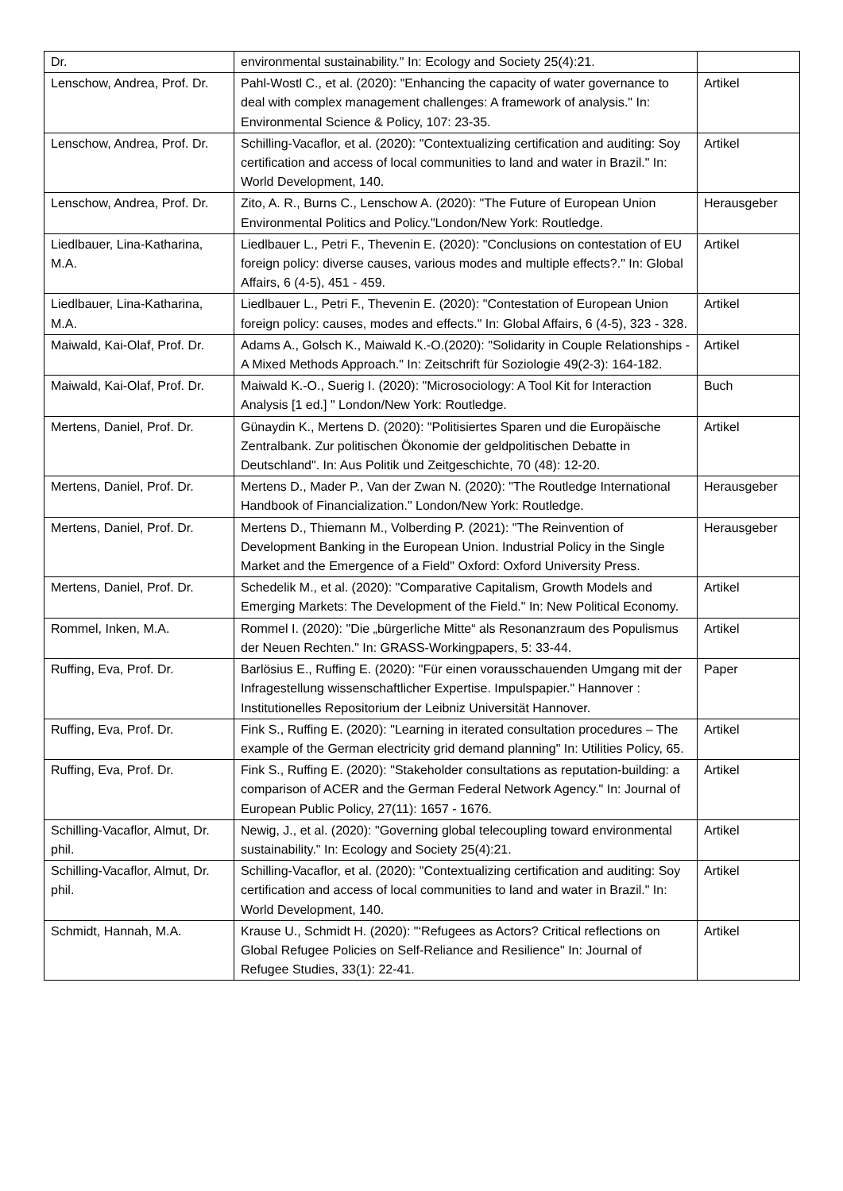| Dr. | environmental sustainability." In: Ecology and Society 25(4):21. | |
| Lenschow, Andrea, Prof. Dr. | Pahl-Wostl C., et al. (2020): "Enhancing the capacity of water governance to deal with complex management challenges: A framework of analysis." In: Environmental Science & Policy, 107: 23-35. | Artikel |
| Lenschow, Andrea, Prof. Dr. | Schilling-Vacaflor, et al. (2020): "Contextualizing certification and auditing: Soy certification and access of local communities to land and water in Brazil." In: World Development, 140. | Artikel |
| Lenschow, Andrea, Prof. Dr. | Zito, A. R., Burns C., Lenschow A. (2020): "The Future of European Union Environmental Politics and Policy."London/New York: Routledge. | Herausgeber |
| Liedlbauer, Lina-Katharina, M.A. | Liedlbauer L., Petri F., Thevenin E. (2020): "Conclusions on contestation of EU foreign policy: diverse causes, various modes and multiple effects?." In: Global Affairs, 6 (4-5), 451 - 459. | Artikel |
| Liedlbauer, Lina-Katharina, M.A. | Liedlbauer L., Petri F., Thevenin E. (2020): "Contestation of European Union foreign policy: causes, modes and effects." In: Global Affairs, 6 (4-5), 323 - 328. | Artikel |
| Maiwald, Kai-Olaf, Prof. Dr. | Adams A., Golsch K., Maiwald K.-O.(2020): "Solidarity in Couple Relationships - A Mixed Methods Approach." In: Zeitschrift für Soziologie 49(2-3): 164-182. | Artikel |
| Maiwald, Kai-Olaf, Prof. Dr. | Maiwald K.-O., Suerig I. (2020): "Microsociology: A Tool Kit for Interaction Analysis [1 ed.] " London/New York: Routledge. | Buch |
| Mertens, Daniel, Prof. Dr. | Günaydin K., Mertens D. (2020): "Politisiertes Sparen und die Europäische Zentralbank. Zur politischen Ökonomie der geldpolitischen Debatte in Deutschland". In: Aus Politik und Zeitgeschichte, 70 (48): 12-20. | Artikel |
| Mertens, Daniel, Prof. Dr. | Mertens D., Mader P., Van der Zwan N. (2020): "The Routledge International Handbook of Financialization." London/New York: Routledge. | Herausgeber |
| Mertens, Daniel, Prof. Dr. | Mertens D., Thiemann M., Volberding P. (2021): "The Reinvention of Development Banking in the European Union. Industrial Policy in the Single Market and the Emergence of a Field" Oxford: Oxford University Press. | Herausgeber |
| Mertens, Daniel, Prof. Dr. | Schedelik M., et al. (2020): "Comparative Capitalism, Growth Models and Emerging Markets: The Development of the Field." In: New Political Economy. | Artikel |
| Rommel, Inken, M.A. | Rommel I. (2020): "Die „bürgerliche Mitte“ als Resonanzraum des Populismus der Neuen Rechten." In: GRASS-Workingpapers, 5: 33-44. | Artikel |
| Ruffing, Eva, Prof. Dr. | Barlösius E., Ruffing E. (2020): "Für einen vorausschauenden Umgang mit der Infragestellung wissenschaftlicher Expertise. Impulspapier." Hannover : Institutionelles Repositorium der Leibniz Universität Hannover. | Paper |
| Ruffing, Eva, Prof. Dr. | Fink S., Ruffing E. (2020): "Learning in iterated consultation procedures – The example of the German electricity grid demand planning" In: Utilities Policy, 65. | Artikel |
| Ruffing, Eva, Prof. Dr. | Fink S., Ruffing E. (2020): "Stakeholder consultations as reputation-building: a comparison of ACER and the German Federal Network Agency." In: Journal of European Public Policy, 27(11): 1657 - 1676. | Artikel |
| Schilling-Vacaflor, Almut, Dr. phil. | Newig, J., et al. (2020): "Governing global telecoupling toward environmental sustainability." In: Ecology and Society 25(4):21. | Artikel |
| Schilling-Vacaflor, Almut, Dr. phil. | Schilling-Vacaflor, et al. (2020): "Contextualizing certification and auditing: Soy certification and access of local communities to land and water in Brazil." In: World Development, 140. | Artikel |
| Schmidt, Hannah, M.A. | Krause U., Schmidt H. (2020): "‘Refugees as Actors? Critical reflections on Global Refugee Policies on Self-Reliance and Resilience" In: Journal of Refugee Studies, 33(1): 22-41. | Artikel |